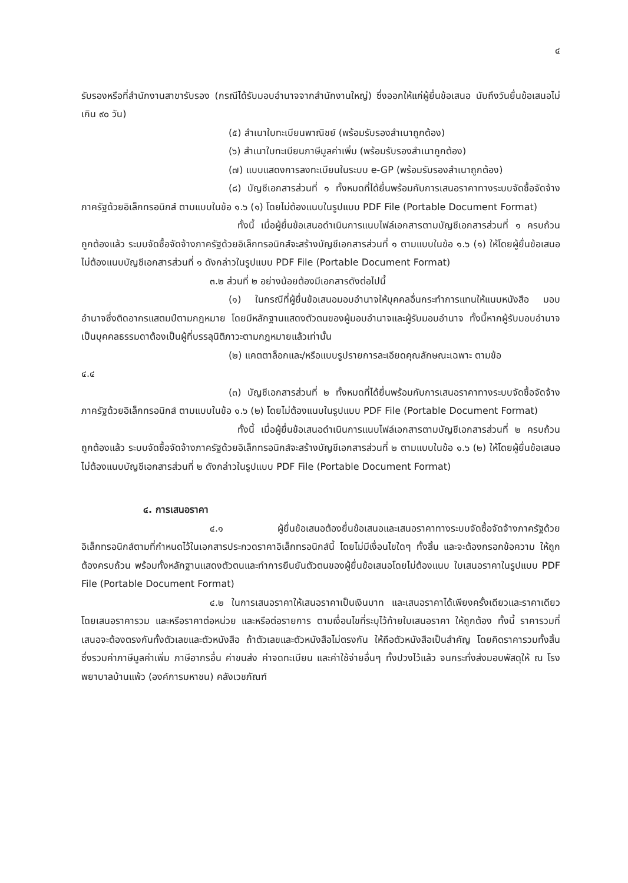๔
รับรองหรือที่สำนักงานสาขารับรอง (กรณีได้รับมอบอำนาจจากสำนักงานใหญ่) ซึ่งออกให้แก่ผู้ยื่นข้อเสนอ นับถึงวันยื่นข้อเสนอไม่เกิน ๙๐ วัน)
(๕) สำเนาใบทะเบียนพาณิชย์ (พร้อมรับรองสำเนาถูกต้อง)
(๖) สำเนาใบทะเบียนภาษีมูลค่าเพิ่ม (พร้อมรับรองสำเนาถูกต้อง)
(๗) แบบแสดงการลงทะเบียนในระบบ e-GP (พร้อมรับรองสำเนาถูกต้อง)
(๘) บัญชีเอกสารส่วนที่ ๑ ทั้งหมดที่ได้ยื่นพร้อมกับการเสนอราคาทางระบบจัดซื้อจัดจ้างภาครัฐด้วยอิเล็กทรอนิกส์ ตามแบบในข้อ ๑.๖ (๑) โดยไม่ต้องแนบในรูปแบบ PDF File (Portable Document Format)
ทั้งนี้ เมื่อผู้ยื่นข้อเสนอดำเนินการแนบไฟล์เอกสารตามบัญชีเอกสารส่วนที่ ๑ ครบถ้วน ถูกต้องแล้ว ระบบจัดซื้อจัดจ้างภาครัฐด้วยอิเล็กทรอนิกส์จะสร้างบัญชีเอกสารส่วนที่ ๑ ตามแบบในข้อ ๑.๖ (๑) ให้โดยผู้ยื่นข้อเสนอไม่ต้องแนบบัญชีเอกสารส่วนที่ ๑ ดังกล่าวในรูปแบบ PDF File (Portable Document Format)
๓.๒ ส่วนที่ ๒ อย่างน้อยต้องมีเอกสารดังต่อไปนี้
(๑) ในกรณีที่ผู้ยื่นข้อเสนอมอบอำนาจให้บุคคลอื่นกระทำการแทนให้แนบหนังสือ มอบอำนาจซึ่งติดอากรแสตมป์ตามกฎหมาย โดยมีหลักฐานแสดงตัวตนของผู้มอบอำนาจและผู้รับมอบอำนาจ ทั้งนี้หากผู้รับมอบอำนาจเป็นบุคคลธรรมดาต้องเป็นผู้ที่บรรลุนิติภาวะตามกฎหมายแล้วเท่านั้น
(๒) แคตตาล็อกและ/หรือแบบรูปรายการละเอียดคุณลักษณะเฉพาะ ตามข้อ
๔.๔
(๓) บัญชีเอกสารส่วนที่ ๒ ทั้งหมดที่ได้ยื่นพร้อมกับการเสนอราคาทางระบบจัดซื้อจัดจ้างภาครัฐด้วยอิเล็กทรอนิกส์ ตามแบบในข้อ ๑.๖ (๒) โดยไม่ต้องแนบในรูปแบบ PDF File (Portable Document Format)
ทั้งนี้ เมื่อผู้ยื่นข้อเสนอดำเนินการแนบไฟล์เอกสารตามบัญชีเอกสารส่วนที่ ๒ ครบถ้วน ถูกต้องแล้ว ระบบจัดซื้อจัดจ้างภาครัฐด้วยอิเล็กทรอนิกส์จะสร้างบัญชีเอกสารส่วนที่ ๒ ตามแบบในข้อ ๑.๖ (๒) ให้โดยผู้ยื่นข้อเสนอไม่ต้องแนบบัญชีเอกสารส่วนที่ ๒ ดังกล่าวในรูปแบบ PDF File (Portable Document Format)
๔. การเสนอราคา
๔.๑ ผู้ยื่นข้อเสนอต้องยื่นข้อเสนอและเสนอราคาทางระบบจัดซื้อจัดจ้างภาครัฐด้วยอิเล็กทรอนิกส์ตามที่กำหนดไว้ในเอกสารประกวดราคาอิเล็กทรอนิกส์นี้ โดยไม่มีเงื่อนไขใดๆ ทั้งสิ้น และจะต้องกรอกข้อความ ให้ถูกต้องครบถ้วน พร้อมทั้งหลักฐานแสดงตัวตนและทำการยืนยันตัวตนของผู้ยื่นข้อเสนอโดยไม่ต้องแนบ ใบเสนอราคาในรูปแบบ PDF File (Portable Document Format)
๔.๒ ในการเสนอราคาให้เสนอราคาเป็นเงินบาท และเสนอราคาได้เพียงครั้งเดียวและราคาเดียว โดยเสนอราคารวม และหรือราคาต่อหน่วย และหรือต่อรายการ ตามเงื่อนไขที่ระบุไว้ท้ายใบเสนอราคา ให้ถูกต้อง ทั้งนี้ ราคารวมที่เสนอจะต้องตรงกันทั้งตัวเลขและตัวหนังสือ ถ้าตัวเลขและตัวหนังสือไม่ตรงกัน ให้ถือตัวหนังสือเป็นสำคัญ โดยคิดราคารวมทั้งสิ้นซึ่งรวมค่าภาษีมูลค่าเพิ่ม ภาษีอากรอื่น ค่าขนส่ง ค่าจดทะเบียน และค่าใช้จ่ายอื่นๆ ทั้งปวงไว้แล้ว จนกระทั่งส่งมอบพัสดุให้ ณ โรงพยาบาลบ้านแพ้ว (องค์การมหาชน) คลังเวชภัณฑ์